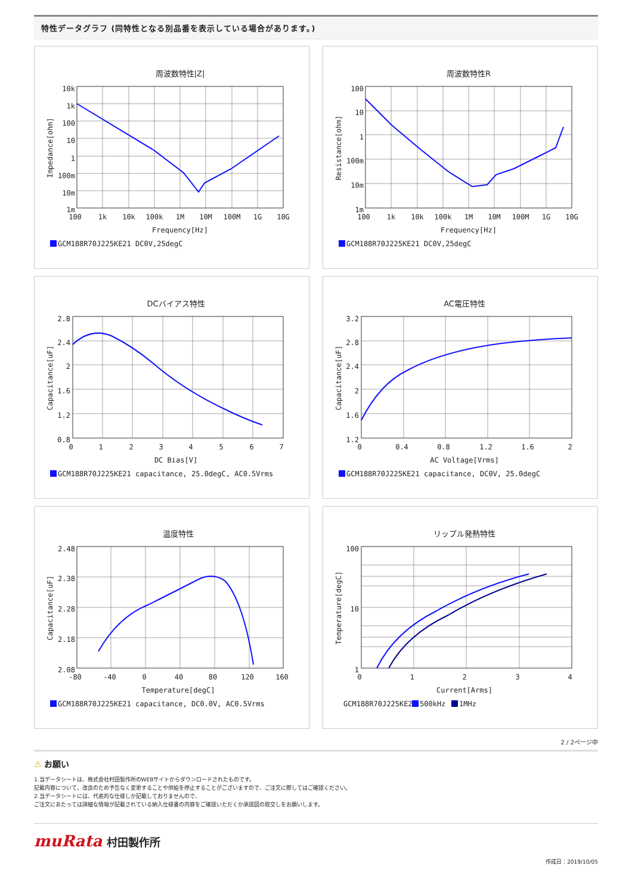特性データグラフ (同特性となる別品番を表示している場合があります。)
周波数特性|Z|
10k
1k
100
10
1
100m
10m
1m
100
1k
10k
100k
1M
10M
100M
1G
10G
Frequency[Hz]
Impedance[ohm]
GCM188R70J225KE21 DC0V,25degC
周波数特性R
100
10
1
100m
10m
1m
100
1k
10k
100k
1M
10M
100M
1G
10G
Frequency[Hz]
Resistance[ohm]
GCM188R70J225KE21 DC0V,25degC
DCバイアス特性
2.8
2.4
2
1.6
1.2
0.8
0
1
2
3
4
5
6
7
DC Bias[V]
Capacitance[uF]
GCM188R70J225KE21 capacitance, 25.0degC, AC0.5Vrms
AC電圧特性
3.2
2.8
2.4
2
1.6
1.2
0
0.4
0.8
1.2
1.6
2
AC Voltage[Vrms]
Capacitance[uF]
GCM188R70J225KE21 capacitance, DC0V, 25.0degC
温度特性
2.48
2.38
2.28
2.18
2.08
-80
-40
0
40
80
120
160
Temperature[degC]
Capacitance[uF]
GCM188R70J225KE21 capacitance, DC0.0V, AC0.5Vrms
リップル発熱特性
100
10
1
0
1
2
3
4
Current[Arms]
Temperature[degC]
GCM188R70J225KE21
500kHz
1MHz
2 / 2ページ中
⚠ お願い
1.当データシートは、株式会社村田製作所のWEBサイトからダウンロードされたものです。
記載内容について、改良のため予告なく変更することや供給を停止することがございますので、ご注文に際してはご確認ください。
2.当データシートには、代表的な仕様しか記載しておりませんので、
ご注文にあたっては詳細な情報が記載されている納入仕様書の内容をご確認いただくか承認図の取交しをお願いします。
muRata 村田製作所
作成日：2019/10/05